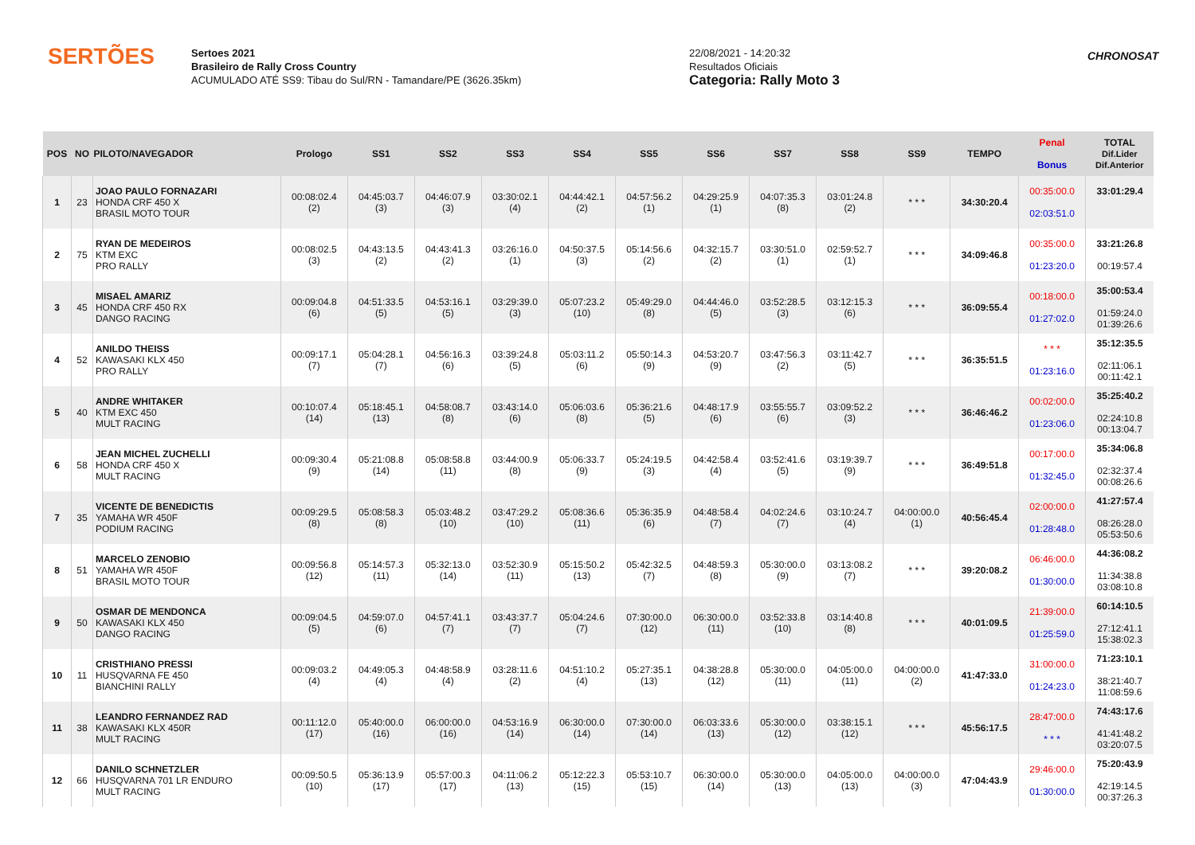SERTÕES
Sertoes 2021
Brasileiro de Rally Cross Country
ACUMULADO ATÉ SS9: Tibau do Sul/RN - Tamandare/PE (3626.35km)
22/08/2021 - 14:20:32
Resultados Oficiais
Categoria: Rally Moto 3
CHRONOSAT
| POS | NO | PILOTO/NAVEGADOR | Prologo | SS1 | SS2 | SS3 | SS4 | SS5 | SS6 | SS7 | SS8 | SS9 | TEMPO | Penal Bonus | TOTAL Dif.Lider Dif.Anterior |
| --- | --- | --- | --- | --- | --- | --- | --- | --- | --- | --- | --- | --- | --- | --- | --- |
| 1 | 23 | JOAO PAULO FORNAZARI HONDA CRF 450 X BRASIL MOTO TOUR | 00:08:02.4 (2) | 04:45:03.7 (3) | 04:46:07.9 (3) | 03:30:02.1 (4) | 04:44:42.1 (2) | 04:57:56.2 (1) | 04:29:25.9 (1) | 04:07:35.3 (8) | 03:01:24.8 (2) | * * * | 34:30:20.4 | 00:35:00.0 02:03:51.0 | 33:01:29.4 |
| 2 | 75 | RYAN DE MEDEIROS KTM EXC PRO RALLY | 00:08:02.5 (3) | 04:43:13.5 (2) | 04:43:41.3 (2) | 03:26:16.0 (1) | 04:50:37.5 (3) | 05:14:56.6 (2) | 04:32:15.7 (2) | 03:30:51.0 (1) | 02:59:52.7 (1) | * * * | 34:09:46.8 | 00:35:00.0 01:23:20.0 | 33:21:26.8 00:19:57.4 |
| 3 | 45 | MISAEL AMARIZ HONDA CRF 450 RX DANGO RACING | 00:09:04.8 (6) | 04:51:33.5 (5) | 04:53:16.1 (5) | 03:29:39.0 (3) | 05:07:23.2 (10) | 05:49:29.0 (8) | 04:44:46.0 (5) | 03:52:28.5 (3) | 03:12:15.3 (6) | * * * | 36:09:55.4 | 00:18:00.0 01:27:02.0 | 35:00:53.4 01:59:24.0 01:39:26.6 |
| 4 | 52 | ANILDO THEISS KAWASAKI KLX 450 PRO RALLY | 00:09:17.1 (7) | 05:04:28.1 (7) | 04:56:16.3 (6) | 03:39:24.8 (5) | 05:03:11.2 (6) | 05:50:14.3 (9) | 04:53:20.7 (9) | 03:47:56.3 (2) | 03:11:42.7 (5) | * * * | 36:35:51.5 | * * * 01:23:16.0 | 35:12:35.5 02:11:06.1 00:11:42.1 |
| 5 | 40 | ANDRE WHITAKER KTM EXC 450 MULT RACING | 00:10:07.4 (14) | 05:18:45.1 (13) | 04:58:08.7 (8) | 03:43:14.0 (6) | 05:06:03.6 (8) | 05:36:21.6 (5) | 04:48:17.9 (6) | 03:55:55.7 (6) | 03:09:52.2 (3) | * * * | 36:46:46.2 | 00:02:00.0 01:23:06.0 | 35:25:40.2 02:24:10.8 00:13:04.7 |
| 6 | 58 | JEAN MICHEL ZUCHELLI HONDA CRF 450 X MULT RACING | 00:09:30.4 (9) | 05:21:08.8 (14) | 05:08:58.8 (11) | 03:44:00.9 (8) | 05:06:33.7 (9) | 05:24:19.5 (3) | 04:42:58.4 (4) | 03:52:41.6 (5) | 03:19:39.7 (9) | * * * | 36:49:51.8 | 00:17:00.0 01:32:45.0 | 35:34:06.8 02:32:37.4 00:08:26.6 |
| 7 | 35 | VICENTE DE BENEDICTIS YAMAHA WR 450F PODIUM RACING | 00:09:29.5 (8) | 05:08:58.3 (8) | 05:03:48.2 (10) | 03:47:29.2 (10) | 05:08:36.6 (11) | 05:36:35.9 (6) | 04:48:58.4 (7) | 04:02:24.6 (7) | 03:10:24.7 (4) | 04:00:00.0 (1) | 40:56:45.4 | 02:00:00.0 01:28:48.0 | 41:27:57.4 08:26:28.0 05:53:50.6 |
| 8 | 51 | MARCELO ZENOBIO YAMAHA WR 450F BRASIL MOTO TOUR | 00:09:56.8 (12) | 05:14:57.3 (11) | 05:32:13.0 (14) | 03:52:30.9 (11) | 05:15:50.2 (13) | 05:42:32.5 (7) | 04:48:59.3 (8) | 05:30:00.0 (9) | 03:13:08.2 (7) | * * * | 39:20:08.2 | 06:46:00.0 01:30:00.0 | 44:36:08.2 11:34:38.8 03:08:10.8 |
| 9 | 50 | OSMAR DE MENDONCA KAWASAKI KLX 450 DANGO RACING | 00:09:04.5 (5) | 04:59:07.0 (6) | 04:57:41.1 (7) | 03:43:37.7 (7) | 05:04:24.6 (7) | 07:30:00.0 (12) | 06:30:00.0 (11) | 03:52:33.8 (10) | 03:14:40.8 (8) | * * * | 40:01:09.5 | 21:39:00.0 01:25:59.0 | 60:14:10.5 27:12:41.1 15:38:02.3 |
| 10 | 11 | CRISTHIANO PRESSI HUSQVARNA FE 450 BIANCHINI RALLY | 00:09:03.2 (4) | 04:49:05.3 (4) | 04:48:58.9 (4) | 03:28:11.6 (2) | 04:51:10.2 (4) | 05:27:35.1 (13) | 04:38:28.8 (12) | 05:30:00.0 (11) | 04:05:00.0 (11) | 04:00:00.0 (2) | 41:47:33.0 | 31:00:00.0 01:24:23.0 | 71:23:10.1 38:21:40.7 11:08:59.6 |
| 11 | 38 | LEANDRO FERNANDEZ RAD KAWASAKI KLX 450R MULT RACING | 00:11:12.0 (17) | 05:40:00.0 (16) | 06:00:00.0 (16) | 04:53:16.9 (14) | 06:30:00.0 (14) | 07:30:00.0 (14) | 06:03:33.6 (13) | 05:30:00.0 (12) | 03:38:15.1 (12) | * * * | 45:56:17.5 | 28:47:00.0 * * * | 74:43:17.6 41:41:48.2 03:20:07.5 |
| 12 | 66 | DANILO SCHNETZLER HUSQVARNA 701 LR ENDURO MULT RACING | 00:09:50.5 (10) | 05:36:13.9 (17) | 05:57:00.3 (17) | 04:11:06.2 (13) | 05:12:22.3 (15) | 05:53:10.7 (15) | 06:30:00.0 (14) | 05:30:00.0 (13) | 04:05:00.0 (13) | 04:00:00.0 (3) | 47:04:43.9 | 29:46:00.0 01:30:00.0 | 75:20:43.9 42:19:14.5 00:37:26.3 |